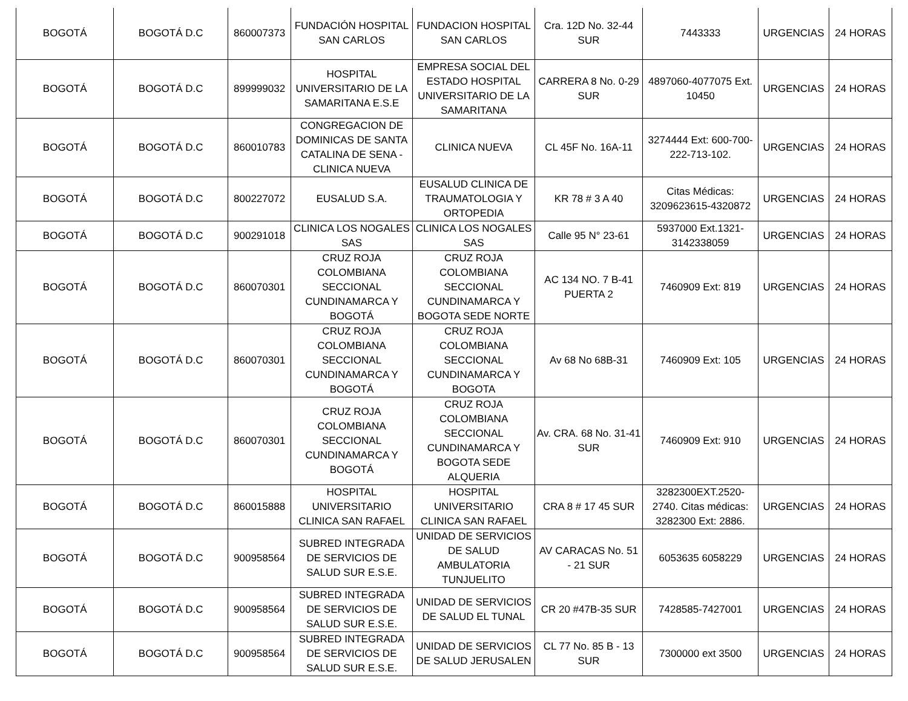| BOGOTÁ | BOGOTÁ D.C | 860007373 | FUNDACIÓN HOSPITAL SAN CARLOS | FUNDACION HOSPITAL SAN CARLOS | Cra. 12D No. 32-44 SUR | 7443333 | URGENCIAS | 24 HORAS |
| BOGOTÁ | BOGOTÁ D.C | 899999032 | HOSPITAL UNIVERSITARIO DE LA SAMARITANA E.S.E | EMPRESA SOCIAL DEL ESTADO HOSPITAL UNIVERSITARIO DE LA SAMARITANA | CARRERA 8 No. 0-29 SUR | 4897060-4077075 Ext. 10450 | URGENCIAS | 24 HORAS |
| BOGOTÁ | BOGOTÁ D.C | 860010783 | CONGREGACION DE DOMINICAS DE SANTA CATALINA DE SENA - CLINICA NUEVA | CLINICA NUEVA | CL 45F No. 16A-11 | 3274444 Ext: 600-700-222-713-102. | URGENCIAS | 24 HORAS |
| BOGOTÁ | BOGOTÁ D.C | 800227072 | EUSALUD S.A. | EUSALUD CLINICA DE TRAUMATOLOGIA Y ORTOPEDIA | KR 78 # 3 A 40 | Citas Médicas: 3209623615-4320872 | URGENCIAS | 24 HORAS |
| BOGOTÁ | BOGOTÁ D.C | 900291018 | CLINICA LOS NOGALES SAS | CLINICA LOS NOGALES SAS | Calle 95 N° 23-61 | 5937000 Ext.1321-3142338059 | URGENCIAS | 24 HORAS |
| BOGOTÁ | BOGOTÁ D.C | 860070301 | CRUZ ROJA COLOMBIANA SECCIONAL CUNDINAMARCA Y BOGOTÁ | CRUZ ROJA COLOMBIANA SECCIONAL CUNDINAMARCA Y BOGOTA SEDE NORTE | AC 134 NO. 7 B-41 PUERTA 2 | 7460909 Ext: 819 | URGENCIAS | 24 HORAS |
| BOGOTÁ | BOGOTÁ D.C | 860070301 | CRUZ ROJA COLOMBIANA SECCIONAL CUNDINAMARCA Y BOGOTÁ | CRUZ ROJA COLOMBIANA SECCIONAL CUNDINAMARCA Y BOGOTA | Av 68 No 68B-31 | 7460909 Ext: 105 | URGENCIAS | 24 HORAS |
| BOGOTÁ | BOGOTÁ D.C | 860070301 | CRUZ ROJA COLOMBIANA SECCIONAL CUNDINAMARCA Y BOGOTÁ | CRUZ ROJA COLOMBIANA SECCIONAL CUNDINAMARCA Y BOGOTA SEDE ALQUERIA | Av. CRA. 68 No. 31-41 SUR | 7460909 Ext: 910 | URGENCIAS | 24 HORAS |
| BOGOTÁ | BOGOTÁ D.C | 860015888 | HOSPITAL UNIVERSITARIO CLINICA SAN RAFAEL | HOSPITAL UNIVERSITARIO CLINICA SAN RAFAEL | CRA 8 # 17 45 SUR | 3282300EXT.2520-2740. Citas médicas: 3282300 Ext: 2886. | URGENCIAS | 24 HORAS |
| BOGOTÁ | BOGOTÁ D.C | 900958564 | SUBRED INTEGRADA DE SERVICIOS DE SALUD SUR E.S.E. | UNIDAD DE SERVICIOS DE SALUD AMBULATORIA TUNJUELITO | AV CARACAS No. 51 - 21 SUR | 6053635 6058229 | URGENCIAS | 24 HORAS |
| BOGOTÁ | BOGOTÁ D.C | 900958564 | SUBRED INTEGRADA DE SERVICIOS DE SALUD SUR E.S.E. | UNIDAD DE SERVICIOS DE SALUD EL TUNAL | CR 20 #47B-35 SUR | 7428585-7427001 | URGENCIAS | 24 HORAS |
| BOGOTÁ | BOGOTÁ D.C | 900958564 | SUBRED INTEGRADA DE SERVICIOS DE SALUD SUR E.S.E. | UNIDAD DE SERVICIOS DE SALUD JERUSALEN | CL 77 No. 85 B - 13 SUR | 7300000 ext 3500 | URGENCIAS | 24 HORAS |